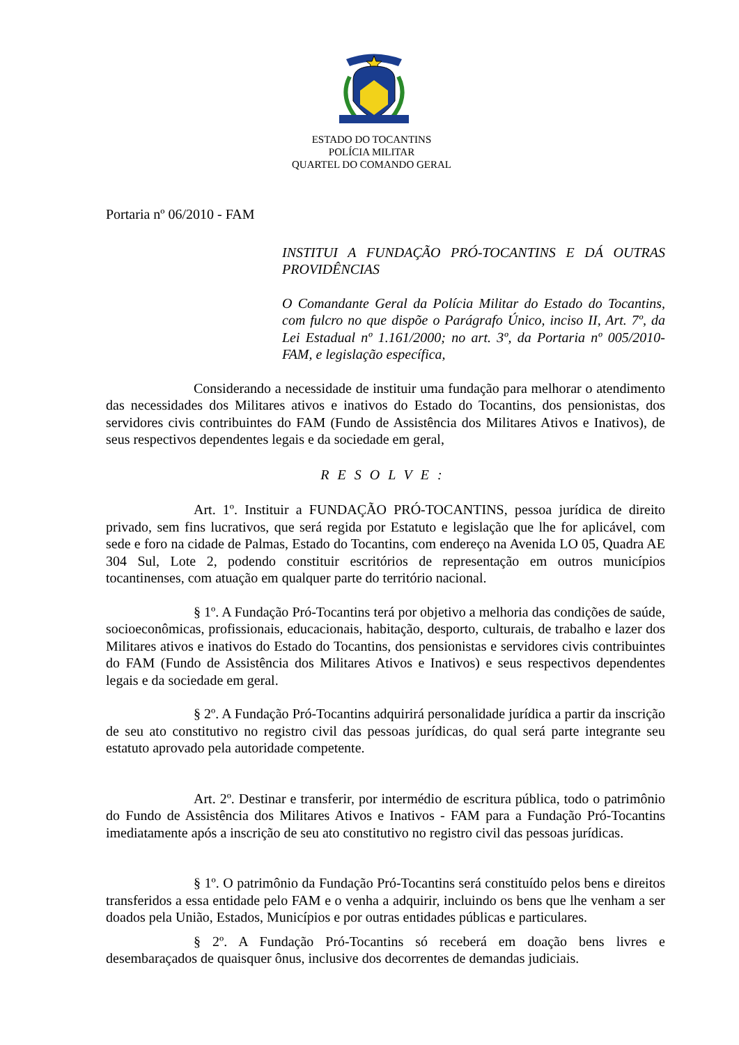ESTADO DO TOCANTINS
POLÍCIA MILITAR
QUARTEL DO COMANDO GERAL
Portaria nº 06/2010 - FAM
INSTITUI A FUNDAÇÃO PRÓ-TOCANTINS E DÁ OUTRAS PROVIDÊNCIAS
O Comandante Geral da Polícia Militar do Estado do Tocantins, com fulcro no que dispõe o Parágrafo Único, inciso II, Art. 7º, da Lei Estadual nº 1.161/2000; no art. 3º, da Portaria nº 005/2010-FAM, e legislação específica,
Considerando a necessidade de instituir uma fundação para melhorar o atendimento das necessidades dos Militares ativos e inativos do Estado do Tocantins, dos pensionistas, dos servidores civis contribuintes do FAM (Fundo de Assistência dos Militares Ativos e Inativos), de seus respectivos dependentes legais e da sociedade em geral,
RESOLVE:
Art. 1º. Instituir a FUNDAÇÃO PRÓ-TOCANTINS, pessoa jurídica de direito privado, sem fins lucrativos, que será regida por Estatuto e legislação que lhe for aplicável, com sede e foro na cidade de Palmas, Estado do Tocantins, com endereço na Avenida LO 05, Quadra AE 304 Sul, Lote 2, podendo constituir escritórios de representação em outros municípios tocantinenses, com atuação em qualquer parte do território nacional.
§ 1º. A Fundação Pró-Tocantins terá por objetivo a melhoria das condições de saúde, socioeconômicas, profissionais, educacionais, habitação, desporto, culturais, de trabalho e lazer dos Militares ativos e inativos do Estado do Tocantins, dos pensionistas e servidores civis contribuintes do FAM (Fundo de Assistência dos Militares Ativos e Inativos) e seus respectivos dependentes legais e da sociedade em geral.
§ 2º. A Fundação Pró-Tocantins adquirirá personalidade jurídica a partir da inscrição de seu ato constitutivo no registro civil das pessoas jurídicas, do qual será parte integrante seu estatuto aprovado pela autoridade competente.
Art. 2º. Destinar e transferir, por intermédio de escritura pública, todo o patrimônio do Fundo de Assistência dos Militares Ativos e Inativos - FAM para a Fundação Pró-Tocantins imediatamente após a inscrição de seu ato constitutivo no registro civil das pessoas jurídicas.
§ 1º. O patrimônio da Fundação Pró-Tocantins será constituído pelos bens e direitos transferidos a essa entidade pelo FAM e o venha a adquirir, incluindo os bens que lhe venham a ser doados pela União, Estados, Municípios e por outras entidades públicas e particulares.
§ 2º. A Fundação Pró-Tocantins só receberá em doação bens livres e desembaraçados de quaisquer ônus, inclusive dos decorrentes de demandas judiciais.